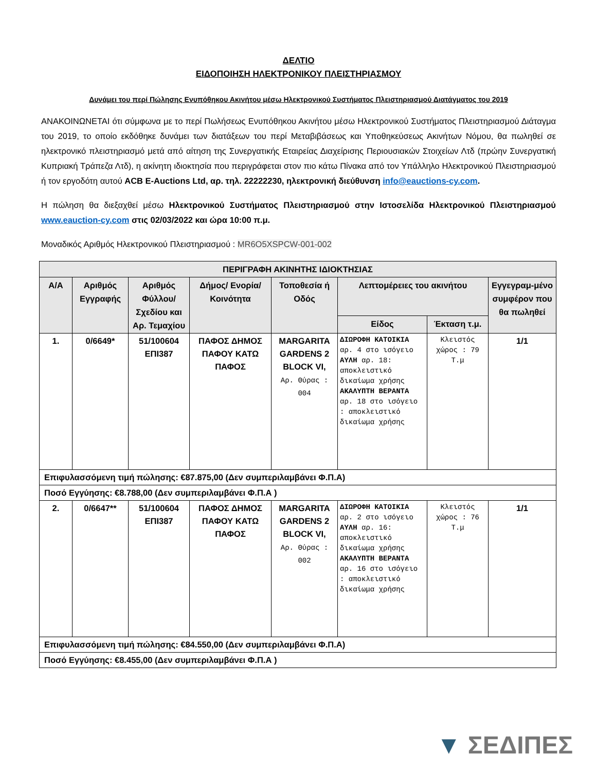ΔΕΛΤΙΟ
ΕΙΔΟΠΟΙΗΣΗ ΗΛΕΚΤΡΟΝΙΚΟΥ ΠΛΕΙΣΤΗΡΙΑΣΜΟΥ
Δυνάμει του περί Πώλησης Ενυπόθηκου Ακινήτου μέσω Ηλεκτρονικού Συστήματος Πλειστηριασμού Διατάγματος του 2019
ΑΝΑΚΟΙΝΩΝΕΤΑΙ ότι σύμφωνα με το περί Πωλήσεως Ενυπόθηκου Ακινήτου μέσω Ηλεκτρονικού Συστήματος Πλειστηριασμού Διάταγμα του 2019, το οποίο εκδόθηκε δυνάμει των διατάξεων του περί Μεταβιβάσεως και Υποθηκεύσεως Ακινήτων Νόμου, θα πωληθεί σε ηλεκτρονικό πλειστηριασμό μετά από αίτηση της Συνεργατικής Εταιρείας Διαχείρισης Περιουσιακών Στοιχείων Λτδ (πρώην Συνεργατική Κυπριακή Τράπεζα Λτδ), η ακίνητη ιδιοκτησία που περιγράφεται στον πιο κάτω Πίνακα από τον Υπάλληλο Ηλεκτρονικού Πλειστηριασμού ή τον εργοδότη αυτού ACB E-Auctions Ltd, αρ. τηλ. 22222230, ηλεκτρονική διεύθυνση info@eauctions-cy.com.
Η πώληση θα διεξαχθεί μέσω Ηλεκτρονικού Συστήματος Πλειστηριασμού στην Ιστοσελίδα Ηλεκτρονικού Πλειστηριασμού www.eauction-cy.com στις 02/03/2022 και ώρα 10:00 π.μ.
Μοναδικός Αριθμός Ηλεκτρονικού Πλειστηριασμού : MR6O5XSPCW-001-002
| ΠΕΡΙΓΡΑΦΗ ΑΚΙΝΗΤΗΣ ΙΔΙΟΚΤΗΣΙΑΣ | | | | | | | |
| --- | --- | --- | --- | --- | --- | --- | --- |
| Α/Α | Αριθμός Εγγραφής | Αριθμός Φύλλου/ Σχεδίου και Αρ. Τεμαχίου | Δήμος/ Ενορία/ Κοινότητα | Τοποθεσία ή Οδός | Λεπτομέρειες του ακινήτου | | Εγγεγραμ-μένο συμφέρον που θα πωληθεί |
| | | | | | Είδος | Έκταση τ.μ. | |
| 1. | 0/6649* | 51/100604 ΕΠΙ387 | ΠΑΦΟΣ ΔΗΜΟΣ ΠΑΦΟΥ ΚΑΤΩ ΠΑΦΟΣ | MARGARITA GARDENS 2 BLOCK VI, Αρ. Θύρας : 004 | ΔΙΩΡΟΦΗ ΚΑΤΟΙΚΙΑ αρ. 4 στο ισόγειο ΑΥΛΗ αρ. 18: αποκλειστικό δικαίωμα χρήσης ΑΚΑΛΥΠΤΗ ΒΕΡΑΝΤΑ αρ. 18 στο ισόγειο : αποκλειστικό δικαίωμα χρήσης | Κλειστός χώρος : 79 Τ.μ | 1/1 |
| Επιφυλασσόμενη τιμή πώλησης: €87.875,00 (Δεν συμπεριλαμβάνει Φ.Π.Α) | | | | | | | |
| Ποσό Εγγύησης: €8.788,00 (Δεν συμπεριλαμβάνει Φ.Π.Α ) | | | | | | | |
| 2. | 0/6647** | 51/100604 ΕΠΙ387 | ΠΑΦΟΣ ΔΗΜΟΣ ΠΑΦΟΥ ΚΑΤΩ ΠΑΦΟΣ | MARGARITA GARDENS 2 BLOCK VI, Αρ. Θύρας : 002 | ΔΙΩΡΟΦΗ ΚΑΤΟΙΚΙΑ αρ. 2 στο ισόγειο ΑΥΛΗ αρ. 16: αποκλειστικό δικαίωμα χρήσης ΑΚΑΛΥΠΤΗ ΒΕΡΑΝΤΑ αρ. 16 στο ισόγειο : αποκλειστικό δικαίωμα χρήσης | Κλειστός χώρος : 76 Τ.μ | 1/1 |
| Επιφυλασσόμενη τιμή πώλησης: €84.550,00 (Δεν συμπεριλαμβάνει Φ.Π.Α) | | | | | | | |
| Ποσό Εγγύησης: €8.455,00 (Δεν συμπεριλαμβάνει Φ.Π.Α ) | | | | | | | |
▼ ΣΕΔΙΠΕΣ